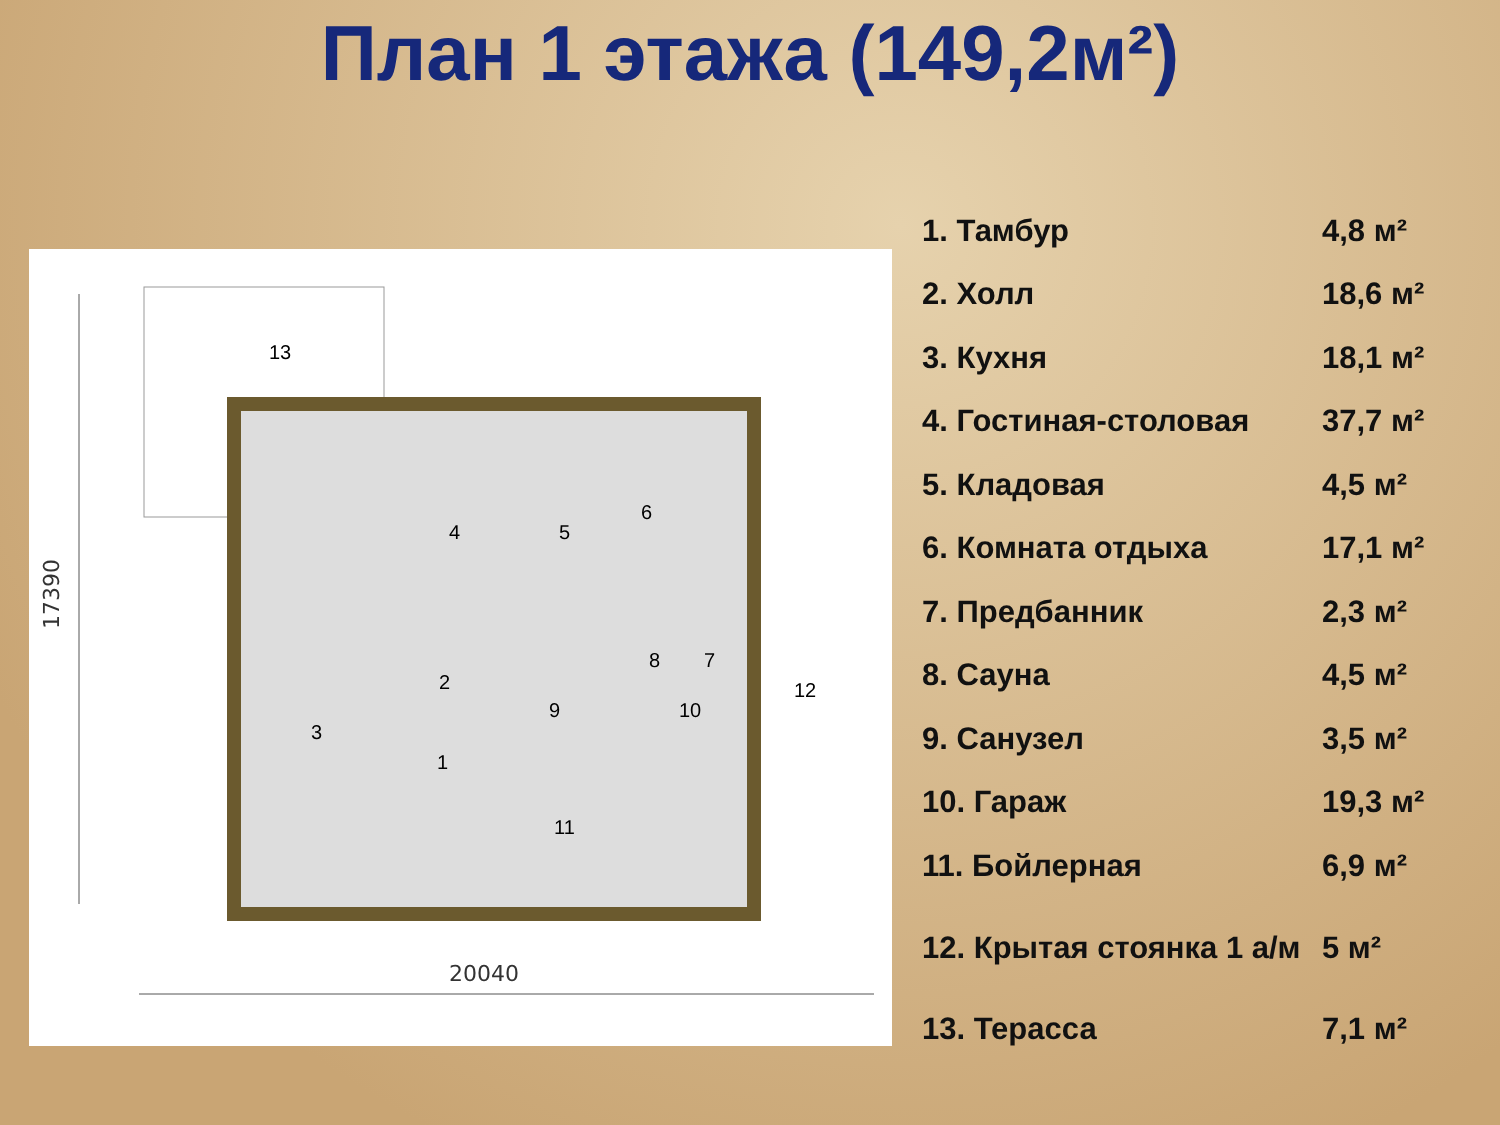План 1 этажа (149,2м²)
17390
20040
13
4
5
6
8
7
2
9
10
12
3
1
11
| 1. Тамбур | 4,8 м² |
| 2. Холл | 18,6 м² |
| 3. Кухня | 18,1 м² |
| 4. Гостиная-столовая | 37,7 м² |
| 5. Кладовая | 4,5 м² |
| 6. Комната отдыха | 17,1 м² |
| 7. Предбанник | 2,3 м² |
| 8. Сауна | 4,5 м² |
| 9. Санузел | 3,5 м² |
| 10. Гараж | 19,3 м² |
| 11. Бойлерная | 6,9 м² |
| 12. Крытая стоянка 1 а/м | 5 м² |
| 13. Терасса | 7,1 м² |